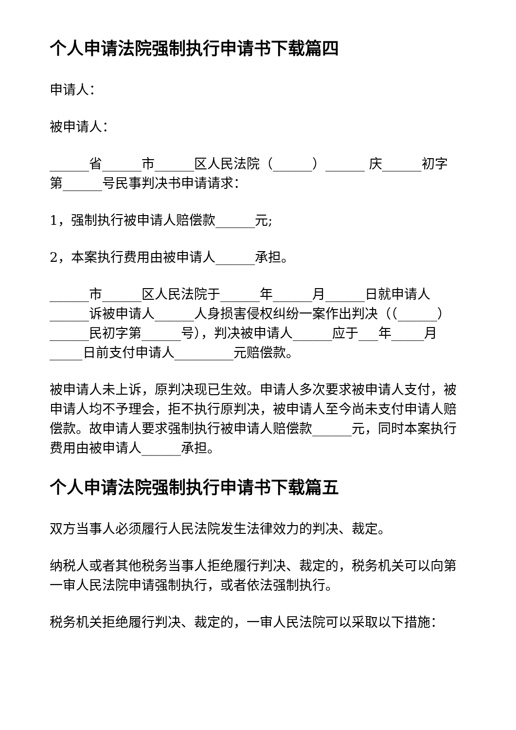个人申请法院强制执行申请书下载篇四
申请人：
被申请人：
______省______市______区人民法院（______）______ 庆______初字第______号民事判决书申请请求：
1，强制执行被申请人赔偿款______元;
2，本案执行费用由被申请人______承担。
______市______区人民法院于______年______月______日就申请人______诉被申请人______人身损害侵权纠纷一案作出判决（（______）______民初字第______号），判决被申请人______应于___年_____月_____日前支付申请人_________元赔偿款。
被申请人未上诉，原判决现已生效。申请人多次要求被申请人支付，被申请人均不予理会，拒不执行原判决，被申请人至今尚未支付申请人赔偿款。故申请人要求强制执行被申请人赔偿款______元，同时本案执行费用由被申请人______承担。
个人申请法院强制执行申请书下载篇五
双方当事人必须履行人民法院发生法律效力的判决、裁定。
纳税人或者其他税务当事人拒绝履行判决、裁定的，税务机关可以向第一审人民法院申请强制执行，或者依法强制执行。
税务机关拒绝履行判决、裁定的，一审人民法院可以采取以下措施：